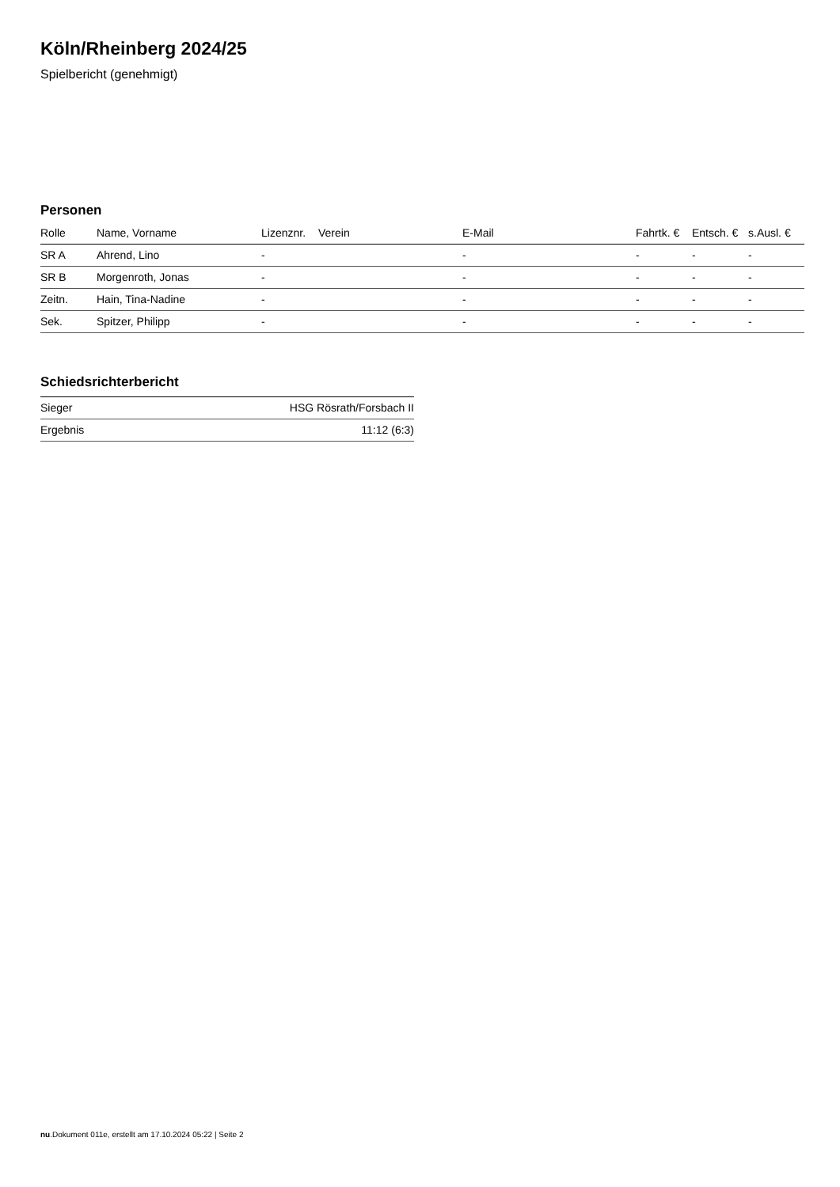Köln/Rheinberg 2024/25
Spielbericht (genehmigt)
Personen
| Rolle | Name, Vorname | Lizenznr. | Verein | E-Mail | Fahrtk. € | Entsch. € | s.Ausl. € |
| --- | --- | --- | --- | --- | --- | --- | --- |
| SR A | Ahrend, Lino | - | | - | - | - | - |
| SR B | Morgenroth, Jonas | - | | - | - | - | - |
| Zeitn. | Hain, Tina-Nadine | - | | - | - | - | - |
| Sek. | Spitzer, Philipp | - | | - | - | - | - |
Schiedsrichterbericht
| Sieger | HSG Rösrath/Forsbach II |
| Ergebnis | 11:12 (6:3) |
nu.Dokument 011e, erstellt am 17.10.2024 05:22 | Seite 2